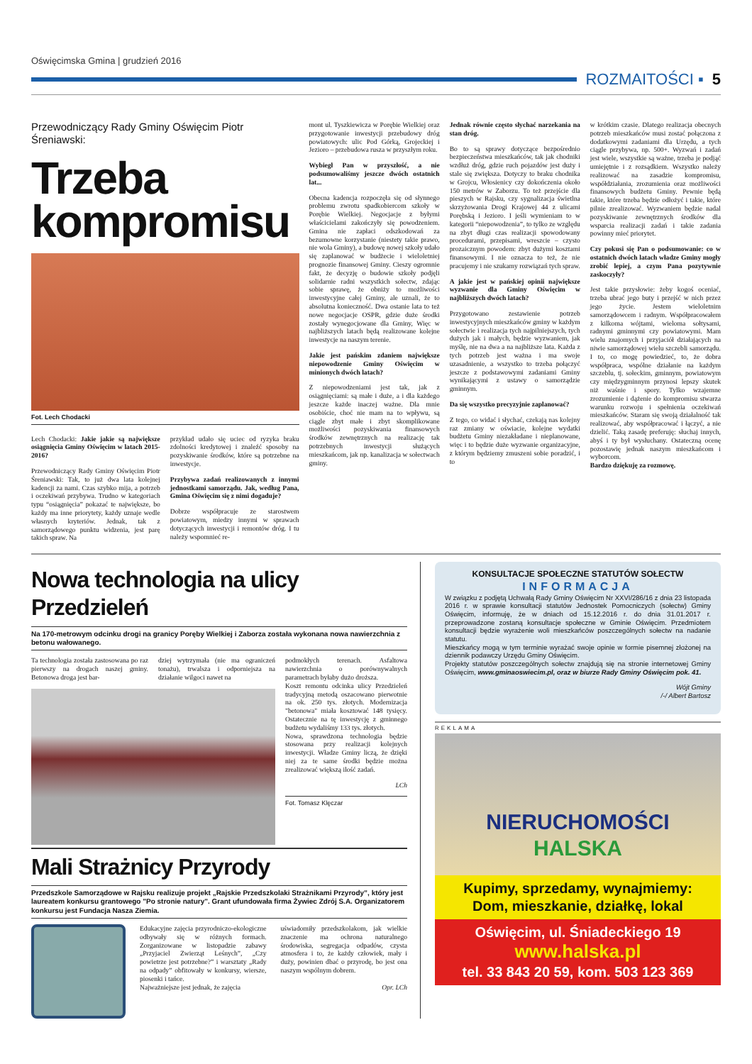Oświęcimska Gmina | grudzień 2016
ROZMAITOŚCI ▪ 5
Przewodniczący Rady Gminy Oświęcim Piotr Śreniawski:
Trzeba
kompromisu
Fot. Lech Chodacki
Lech Chodacki: Jakie jakie są największe osiągnięcia Gminy Oświęcim w latach 2015-2016?
Przewodniczący Rady Gminy Oświęcim Piotr Śreniawski: Tak, to już dwa lata kolejnej kadencji za nami. Czas szybko mija, a potrzeb i oczekiwań przybywa. Trudno w kategoriach typu “osiągnięcia” pokazać te największe, bo każdy ma inne priorytety, każdy uznaje wedle własnych kryteriów. Jednak, tak z samorządowego punktu widzenia, jest parę takich spraw. Na
przykład udało się uciec od ryzyka braku zdolności kredytowej i znaleźć sposoby na pozyskiwanie środków, które są potrzebne na inwestycje.
Przybywa zadań realizowanych z innymi jednostkami samorządu. Jak, według Pana, Gmina Oświęcim się z nimi dogaduje?
Dobrze współpracuje ze starostwem powiatowym, miedzy innymi w sprawach dotyczących inwestycji i remontów dróg. I tu należy wspomnieć re-
mont ul. Tyszkiewicza w Porębie Wielkiej oraz przygotowanie inwestycji przebudowy dróg powiatowych: ulic Pod Górką, Grojeckiej i Jezioro – przebudowa rusza w przyszłym roku.
Wybiegł Pan w przyszłość, a nie podsumowaliśmy jeszcze dwóch ostatnich lat...
Obecna kadencja rozpoczęła się od słynnego problemu zwrotu spadkobiercom szkoły w Porębie Wielkiej. Negocjacje z byłymi właścicielami zakończyły się powodzeniem. Gmina nie zapłaci odszkodowań za bezumowne korzystanie (niestety takie prawo, nie wola Gminy), a budowę nowej szkoły udało się zaplanować w budżecie i wieloletniej prognozie finansowej Gminy. Cieszy ogromnie fakt, że decyzję o budowie szkoły podjęli solidarnie radni wszystkich sołectw, zdając sobie sprawę, że obniży to możliwości inwestycyjne całej Gminy, ale uznali, że to absolutna konieczność. Dwa ostanie lata to też nowe negocjacje OSPR, gdzie duże środki zostały wynegocjowane dla Gminy, Więc w najbliższych latach będą realizowane kolejne inwestycje na naszym terenie.
Jakie jest pańskim zdaniem największe niepowodzenie Gminy Oświęcim w minionych dwóch latach?
Z niepowodzeniami jest tak, jak z osiągnięciami: są małe i duże, a i dla każdego jeszcze każde inaczej ważne. Dla mnie osobiście, choć nie mam na to wpływu, są ciągle zbyt małe i zbyt skomplikowane możliwości pozyskiwania finansowych środków zewnętrznych na realizację tak potrzebnych inwestycji służących mieszkańcom, jak np. kanalizacja w sołectwach gminy.
Jednak równie często słychać narzekania na stan dróg.
Bo to są sprawy dotyczące bezpośrednio bezpieczeństwa mieszkańców, tak jak chodniki wzdłuż dróg, gdzie ruch pojazdów jest duży i stale się zwiększa. Dotyczy to braku chodnika w Grojcu, Włosienicy czy dokończenia około 150 metrów w Zaborzu. To też przejście dla pieszych w Rajsku, czy sygnalizacja świetlna skrzyżowania Drogi Krajowej 44 z ulicami Porębską i Jezioro. I jeśli wymieniam to w kategorii “niepowodzenia”, to tylko ze względu na zbyt długi czas realizacji spowodowany procedurami, przepisami, wreszcie – czysto prozaicznym powodem: zbyt dużymi kosztami finansowymi. I nie oznacza to też, że nie pracujemy i nie szukamy rozwiązań tych spraw.
A jakie jest w pańskiej opinii największe wyzwanie dla Gminy Oświęcim w najbliższych dwóch latach?
Przygotowano zestawienie potrzeb inwestycyjnych mieszkańców gminy w każdym sołectwie i realizacja tych najpilniejszych, tych dużych jak i małych, będzie wyzwaniem, jak myślę, nie na dwa a na najbliższe lata. Każda z tych potrzeb jest ważna i ma swoje uzasadnienie, a wszystko to trzeba połączyć jeszcze z podstawowymi zadaniami Gminy wynikającymi z ustawy o samorządzie gminnym.
Da się wszystko precyzyjnie zaplanować?
Z tego, co widać i słychać, czekają nas kolejny raz zmiany w oświacie, kolejne wydatki budżetu Gminy niezakładane i nieplanowane, więc i to będzie duże wyzwanie organizacyjne, z którym będziemy zmuszeni sobie poradzić, i to
w krótkim czasie. Dlatego realizacja obecnych potrzeb mieszkańców musi zostać połączona z dodatkowymi zadaniami dla Urzędu, a tych ciągle przybywa, np. 500+. Wyzwań i zadań jest wiele, wszystkie są ważne, trzeba je podjąć umiejętnie i z rozsądkiem. Wszystko należy realizować na zasadzie kompromisu, współdziałania, zrozumienia oraz możliwości finansowych budżetu Gminy. Pewnie będą takie, które trzeba będzie odłożyć i takie, które pilnie zrealizować. Wyzwaniem będzie nadal pozyskiwanie zewnętrznych środków dla wsparcia realizacji zadań i takie zadania powinny mieć priorytet.
Czy pokusi się Pan o podsumowanie: co w ostatnich dwóch latach władze Gminy mogły zrobić lepiej, a czym Pana pozytywnie zaskoczyły?
Jest takie przysłowie: żeby kogoś oceniać, trzeba ubrać jego buty i przejść w nich przez jego życie. Jestem wieloletnim samorządowcem i radnym. Współpracowałem z kilkoma wójtami, wieloma sołtysami, radnymi gminnymi czy powiatowymi. Mam wielu znajomych i przyjaciół działających na niwie samorządowej wielu szczebli samorządu. I to, co mogę powiedzieć, to, że dobra współpraca, wspólne działanie na każdym szczeblu, tj. sołeckim, gminnym, powiatowym czy międzygminnym przynosi lepszy skutek niż waśnie i spory. Tylko wzajemne zrozumienie i dążenie do kompromisu stwarza warunku rozwoju i spełnienia oczekiwań mieszkańców. Staram się swoją działalność tak realizować, aby współpracować i łączyć, a nie dzielić. Taką zasadę preferuję: słuchaj innych, abyś i ty był wysłuchany. Ostateczną ocenę pozostawię jednak naszym mieszkańcom i wyborcom.
Bardzo dziękuję za rozmowę.
Nowa technologia na ulicy Przedzieleń
Na 170-metrowym odcinku drogi na granicy Poręby Wielkiej i Zaborza została wykonana nowa nawierzchnia z betonu wałowanego.
Ta technologia została zastosowana po raz pierwszy na drogach naszej gminy. Betonowa droga jest bar-
dziej wytrzymała (nie ma ograniczeń tonażu), trwalsza i odporniejsza na działanie wilgoci nawet na
podmokłych terenach. Asfaltowa nawierzchnia o porównywalnych parametrach byłaby dużo droższa.
Koszt remontu odcinka ulicy Przedzieleń tradycyjną metodą oszacowano pierwotnie na ok. 250 tys. złotych. Modernizacja "betonowa" miała kosztować 148 tysięcy. Ostatecznie na tę inwestycję z gminnego budżetu wydaliśmy 133 tys. złotych.
Nowa, sprawdzona technologia będzie stosowana przy realizacji kolejnych inwestycji. Władze Gminy liczą, że dzięki niej za te same środki będzie można zrealizować większą ilość zadań.
LCh
Fot. Tomasz Klęczar
Mali Strażnicy Przyrody
Przedszkole Samorządowe w Rajsku realizuje projekt „Rajskie Przedszkolaki Strażnikami Przyrody”, który jest laureatem konkursu grantowego "Po stronie natury". Grant ufundowała firma Żywiec Zdrój S.A. Organizatorem konkursu jest Fundacja Nasza Ziemia.
Edukacyjne zajęcia przyrodniczo-ekologiczne odbywały się w różnych formach. Zorganizowane w listopadzie zabawy „Przyjaciel Zwierząt Leśnych”, „Czy powietrze jest potrzebne?” i warsztaty „Rady na odpady” obfitowały w konkursy, wiersze, piosenki i tańce.
Najważniejsze jest jednak, że zajęcia
uświadomiły przedszkolakom, jak wielkie znaczenie ma ochrona naturalnego środowiska, segregacja odpadów, czysta atmosfera i to, że każdy człowiek, mały i duży, powinien dbać o przyrodę, bo jest ona naszym wspólnym dobrem.
Opr. LCh
KONSULTACJE SPOŁECZNE STATUTÓW SOŁECTW
INFORMACJA
W związku z podjętą Uchwałą Rady Gminy Oświęcim Nr XXVI/286/16 z dnia 23 listopada 2016 r. w sprawie konsultacji statutów Jednostek Pomocniczych (sołectw) Gminy Oświęcim, informuję, że w dniach od 15.12.2016 r. do dnia 31.01.2017 r. przeprowadzone zostaną konsultacje społeczne w Gminie Oświęcim. Przedmiotem konsultacji będzie wyrażenie woli mieszkańców poszczególnych sołectw na nadanie statutu.
Mieszkańcy mogą w tym terminie wyrażać swoje opinie w formie pisemnej złożonej na dziennik podawczy Urzędu Gminy Oświęcim.
Projekty statutów poszczególnych sołectw znajdują się na stronie internetowej Gminy Oświęcim, www.gminaoswiecim.pl, oraz w biurze Rady Gminy Oświęcim pok. 41.
Wójt Gminy
/-/ Albert Bartosz
REKLAMA
NIERUCHOMOŚCI
HALSKA
Kupimy, sprzedamy, wynajmiemy:
Dom, mieszkanie, działkę, lokal
Oświęcim, ul. Śniadeckiego 19
www.halska.pl
tel. 33 843 20 59, kom. 503 123 369